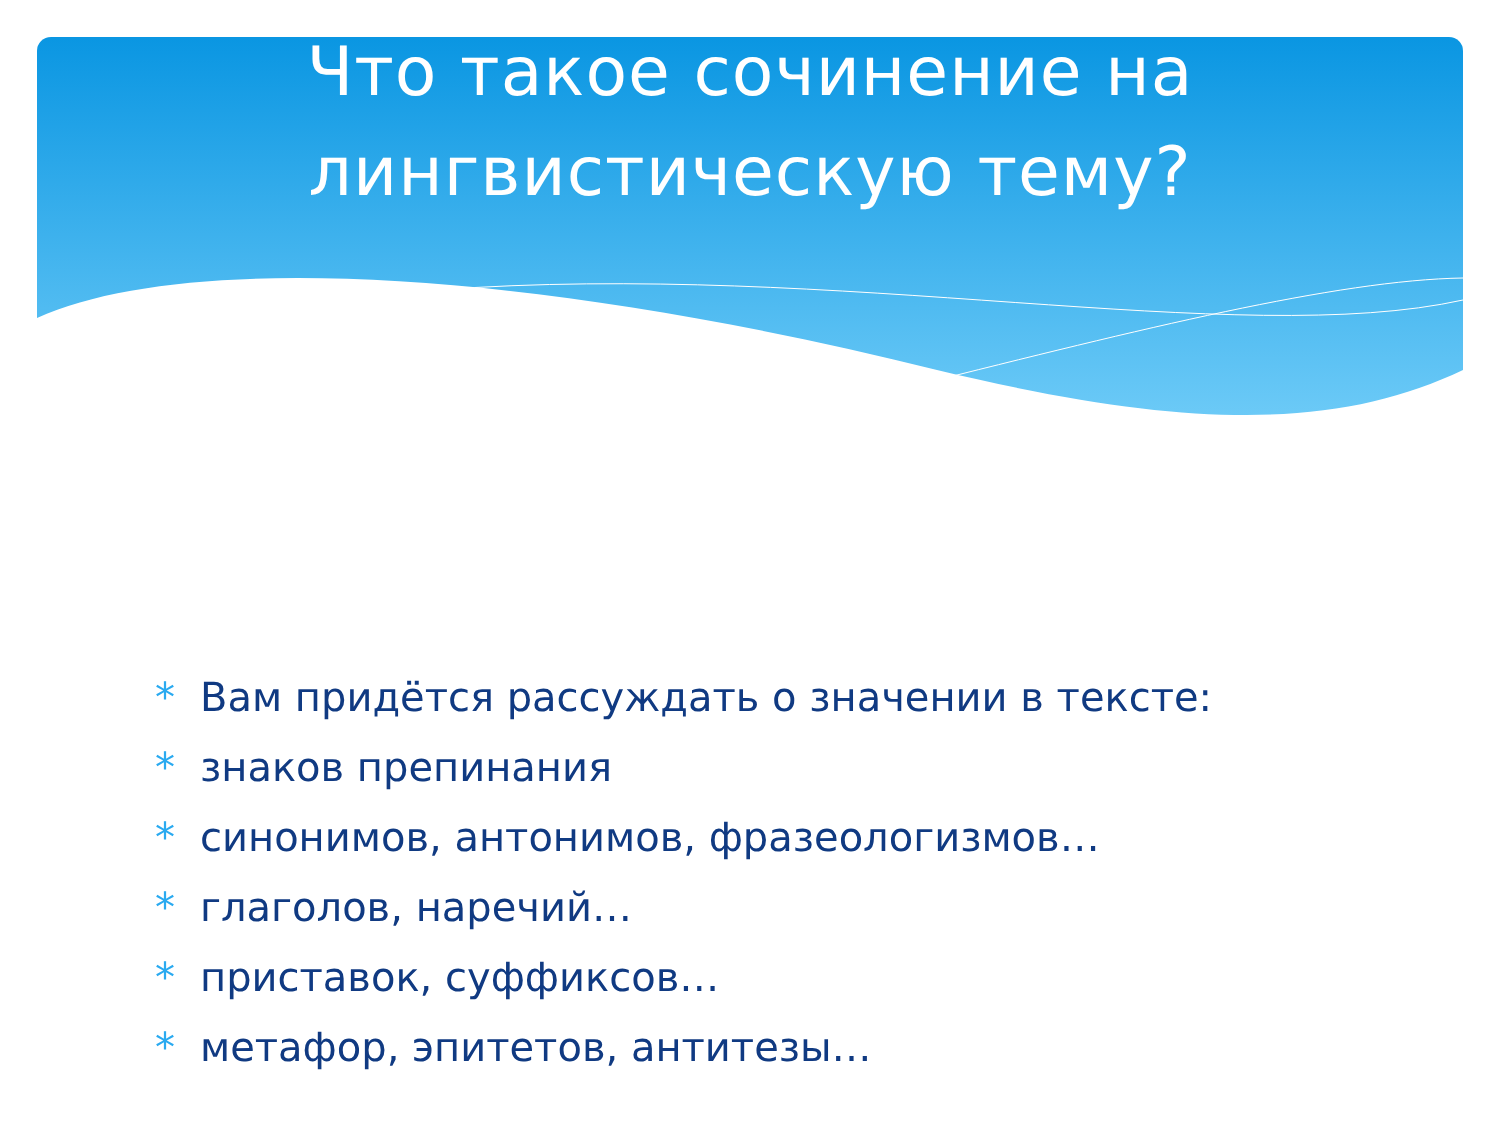Что такое сочинение на
лингвистическую тему?
* Вам придётся рассуждать о значении в тексте:
* знаков препинания
* синонимов, антонимов, фразеологизмов…
* глаголов, наречий…
* приставок, суффиксов…
* метафор, эпитетов, антитезы…